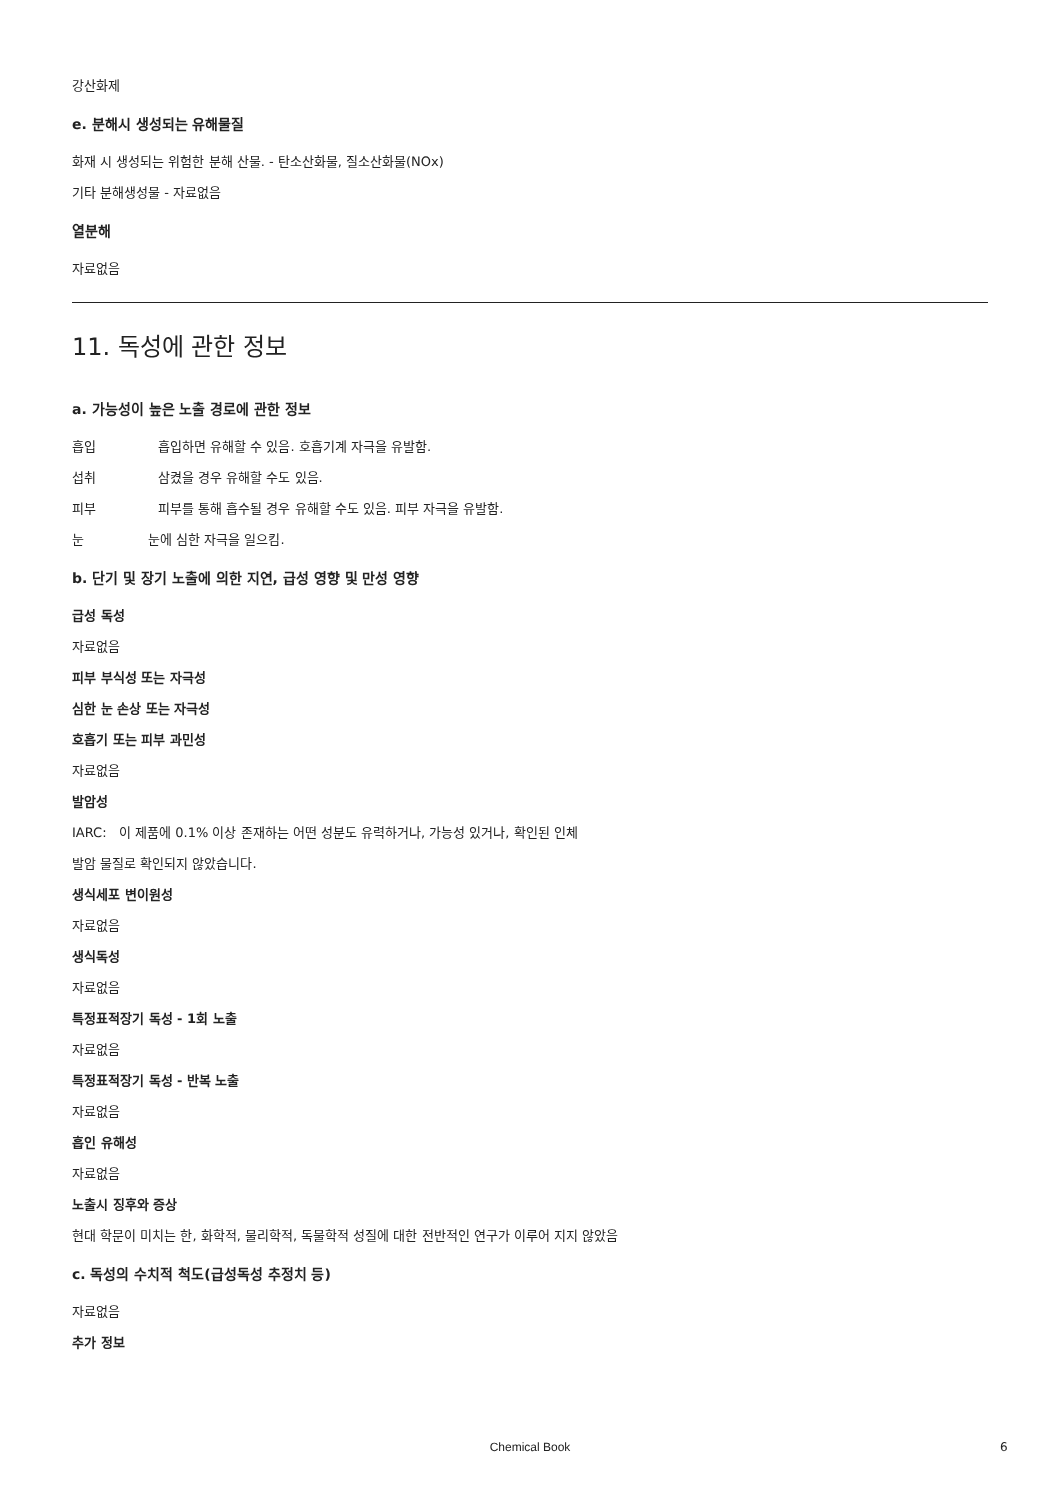강산화제
e. 분해시 생성되는 유해물질
화재 시 생성되는 위험한 분해 산물. - 탄소산화물, 질소산화물(NOx)
기타 분해생성물 - 자료없음
열분해
자료없음
11. 독성에 관한 정보
a. 가능성이 높은 노출 경로에 관한 정보
흡입 흡입하면 유해할 수 있음. 호흡기계 자극을 유발함.
섭취 삼켰을 경우 유해할 수도 있음.
피부 피부를 통해 흡수될 경우 유해할 수도 있음. 피부 자극을 유발함.
눈 눈에 심한 자극을 일으킴.
b. 단기 및 장기 노출에 의한 지연, 급성 영향 및 만성 영향
급성 독성
자료없음
피부 부식성 또는 자극성
심한 눈 손상 또는 자극성
호흡기 또는 피부 과민성
자료없음
발암성
IARC: 이 제품에 0.1% 이상 존재하는 어떤 성분도 유력하거나, 가능성 있거나, 확인된 인체
발암 물질로 확인되지 않았습니다.
생식세포 변이원성
자료없음
생식독성
자료없음
특정표적장기 독성 - 1회 노출
자료없음
특정표적장기 독성 - 반복 노출
자료없음
흡인 유해성
자료없음
노출시 징후와 증상
현대 학문이 미치는 한, 화학적, 물리학적, 독물학적 성질에 대한 전반적인 연구가 이루어 지지 않았음
c. 독성의 수치적 척도(급성독성 추정치 등)
자료없음
추가 정보
Chemical Book 6